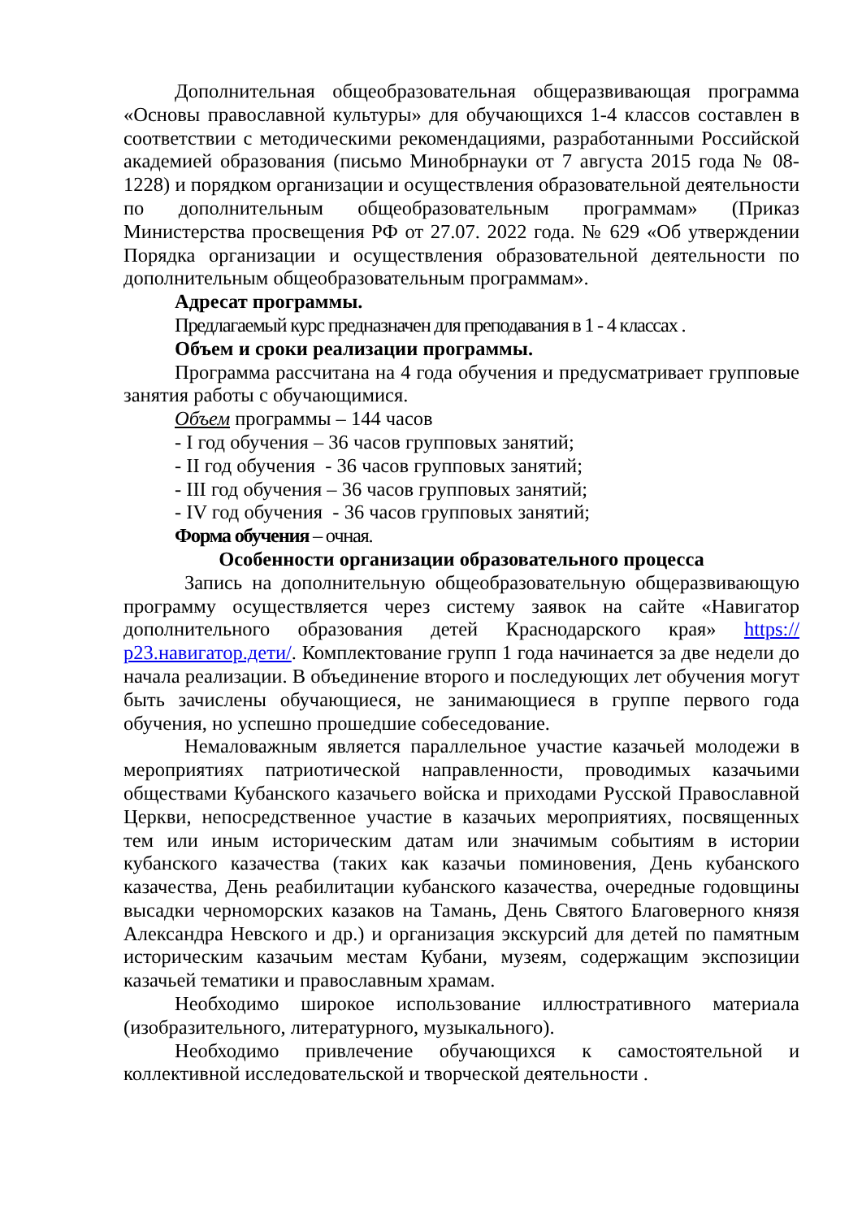Дополнительная общеобразовательная общеразвивающая программа «Основы православной культуры» для обучающихся 1-4 классов составлен в соответствии с методическими рекомендациями, разработанными Российской академией образования (письмо Минобрнауки от 7 августа 2015 года № 08-1228) и порядком организации и осуществления образовательной деятельности по дополнительным общеобразовательным программам» (Приказ Министерства просвещения РФ от 27.07. 2022 года. № 629 «Об утверждении Порядка организации и осуществления образовательной деятельности по дополнительным общеобразовательным программам».
Адресат программы.
Предлагаемый курс предназначен для преподавания в 1 - 4 классах .
Объем и сроки реализации программы.
Программа рассчитана на 4 года обучения и предусматривает групповые занятия работы с обучающимися.
Объем программы – 144 часов
- I год обучения – 36 часов групповых занятий;
- II год обучения - 36 часов групповых занятий;
- III год обучения – 36 часов групповых занятий;
- IV год обучения - 36 часов групповых занятий;
Форма обучения – очная.
Особенности организации образовательного процесса
Запись на дополнительную общеобразовательную общеразвивающую программу осуществляется через систему заявок на сайте «Навигатор дополнительного образования детей Краснодарского края» https://р23.навигатор.дети/. Комплектование групп 1 года начинается за две недели до начала реализации. В объединение второго и последующих лет обучения могут быть зачислены обучающиеся, не занимающиеся в группе первого года обучения, но успешно прошедшие собеседование.
Немаловажным является параллельное участие казачьей молодежи в мероприятиях патриотической направленности, проводимых казачьими обществами Кубанского казачьего войска и приходами Русской Православной Церкви, непосредственное участие в казачьих мероприятиях, посвященных тем или иным историческим датам или значимым событиям в истории кубанского казачества (таких как казачьи поминовения, День кубанского казачества, День реабилитации кубанского казачества, очередные годовщины высадки черноморских казаков на Тамань, День Святого Благоверного князя Александра Невского и др.) и организация экскурсий для детей по памятным историческим казачьим местам Кубани, музеям, содержащим экспозиции казачьей тематики и православным храмам.
Необходимо широкое использование иллюстративного материала (изобразительного, литературного, музыкального).
Необходимо привлечение обучающихся к самостоятельной и коллективной исследовательской и творческой деятельности .